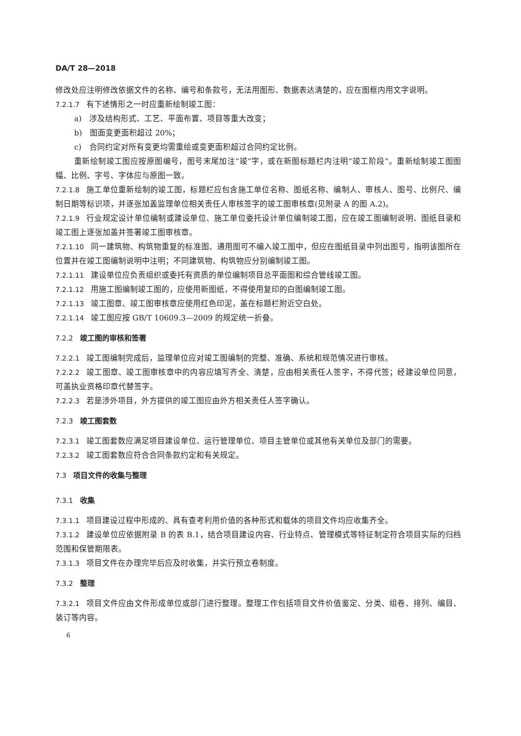DA/T 28—2018
修改处应注明修改依据文件的名称、编号和条款号，无法用图形、数据表达清楚的，应在图框内用文字说明。
7.2.1.7 有下述情形之一时应重新绘制竣工图：
a)　涉及结构形式、工艺、平面布置、项目等重大改变；
b)　图面变更面积超过 20%；
c)　合同约定对所有变更均需重绘或变更面积超过合同约定比例。
重新绘制竣工图应按原图编号，图号末尾加注“竣”字，或在新图标题栏内注明“竣工阶段”。重新绘制竣工图图幅、比例、字号、字体应与原图一致。
7.2.1.8 施工单位重新绘制的竣工图，标题栏应包含施工单位名称、图纸名称、编制人、审核人、图号、比例尺、编制日期等标识项，并逐张加盖监理单位相关责任人审核签字的竣工图审核章(见附录 A 的图 A.2)。
7.2.1.9 行业规定设计单位编制或建设单位、施工单位委托设计单位编制竣工图，应在竣工图编制说明、图纸目录和竣工图上逐张加盖并签署竣工图审核章。
7.2.1.10 同一建筑物、构筑物重复的标准图、通用图可不编入竣工图中，但应在图纸目录中列出图号，指明该图所在位置并在竣工图编制说明中注明；不同建筑物、构筑物应分别编制竣工图。
7.2.1.11 建设单位应负责组织或委托有资质的单位编制项目总平面图和综合管线竣工图。
7.2.1.12 用施工图编制竣工图的，应使用新图纸，不得使用复印的白图编制竣工图。
7.2.1.13 竣工图章、竣工图审核章应使用红色印泥，盖在标题栏附近空白处。
7.2.1.14 竣工图应按 GB/T 10609.3—2009 的规定统一折叠。
7.2.2 竣工图的审核和签署
7.2.2.1 竣工图编制完成后，监理单位应对竣工图编制的完整、准确、系统和规范情况进行审核。
7.2.2.2 竣工图章、竣工图审核章中的内容应填写齐全、清楚，应由相关责任人签字，不得代签；经建设单位同意，可盖执业资格印章代替签字。
7.2.2.3 若是涉外项目，外方提供的竣工图应由外方相关责任人签字确认。
7.2.3 竣工图套数
7.2.3.1 竣工图套数应满足项目建设单位、运行管理单位、项目主管单位或其他有关单位及部门的需要。
7.2.3.2 竣工图套数应符合合同条款约定和有关规定。
7.3 项目文件的收集与整理
7.3.1 收集
7.3.1.1 项目建设过程中形成的、具有查考利用价值的各种形式和载体的项目文件均应收集齐全。
7.3.1.2 建设单位应依据附录 B 的表 B.1，结合项目建设内容、行业特点、管理模式等特征制定符合项目实际的归档范围和保管期限表。
7.3.1.3 项目文件在办理完毕后应及时收集，并实行预立卷制度。
7.3.2 整理
7.3.2.1 项目文件应由文件形成单位或部门进行整理。整理工作包括项目文件价值鉴定、分类、组卷、排列、编目、装订等内容。
6